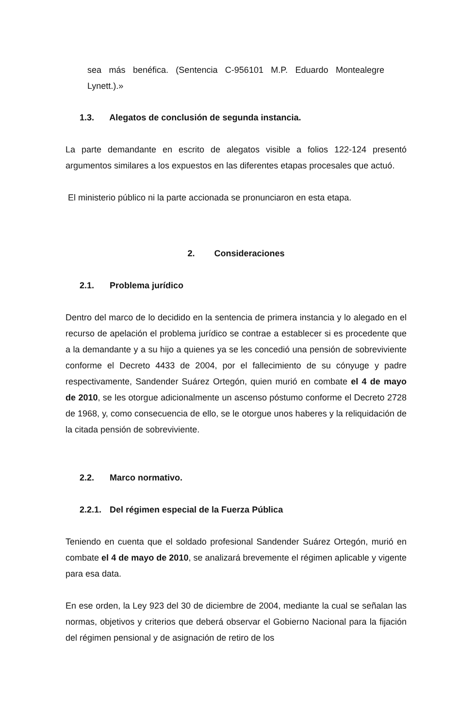sea más benéfica. (Sentencia C-956101 M.P. Eduardo Montealegre Lynett.).»
1.3. Alegatos de conclusión de segunda instancia.
La parte demandante en escrito de alegatos visible a folios 122-124 presentó argumentos similares a los expuestos en las diferentes etapas procesales que actuó.
El ministerio público ni la parte accionada se pronunciaron en esta etapa.
2. Consideraciones
2.1. Problema jurídico
Dentro del marco de lo decidido en la sentencia de primera instancia y lo alegado en el recurso de apelación el problema jurídico se contrae a establecer si es procedente que a la demandante y a su hijo a quienes ya se les concedió una pensión de sobreviviente conforme el Decreto 4433 de 2004, por el fallecimiento de su cónyuge y padre respectivamente, Sandender Suárez Ortegón, quien murió en combate el 4 de mayo de 2010, se les otorgue adicionalmente un ascenso póstumo conforme el Decreto 2728 de 1968, y, como consecuencia de ello, se le otorgue unos haberes y la reliquidación de la citada pensión de sobreviviente.
2.2. Marco normativo.
2.2.1. Del régimen especial de la Fuerza Pública
Teniendo en cuenta que el soldado profesional Sandender Suárez Ortegón, murió en combate el 4 de mayo de 2010, se analizará brevemente el régimen aplicable y vigente para esa data.
En ese orden, la Ley 923 del 30 de diciembre de 2004, mediante la cual se señalan las normas, objetivos y criterios que deberá observar el Gobierno Nacional para la fijación del régimen pensional y de asignación de retiro de los